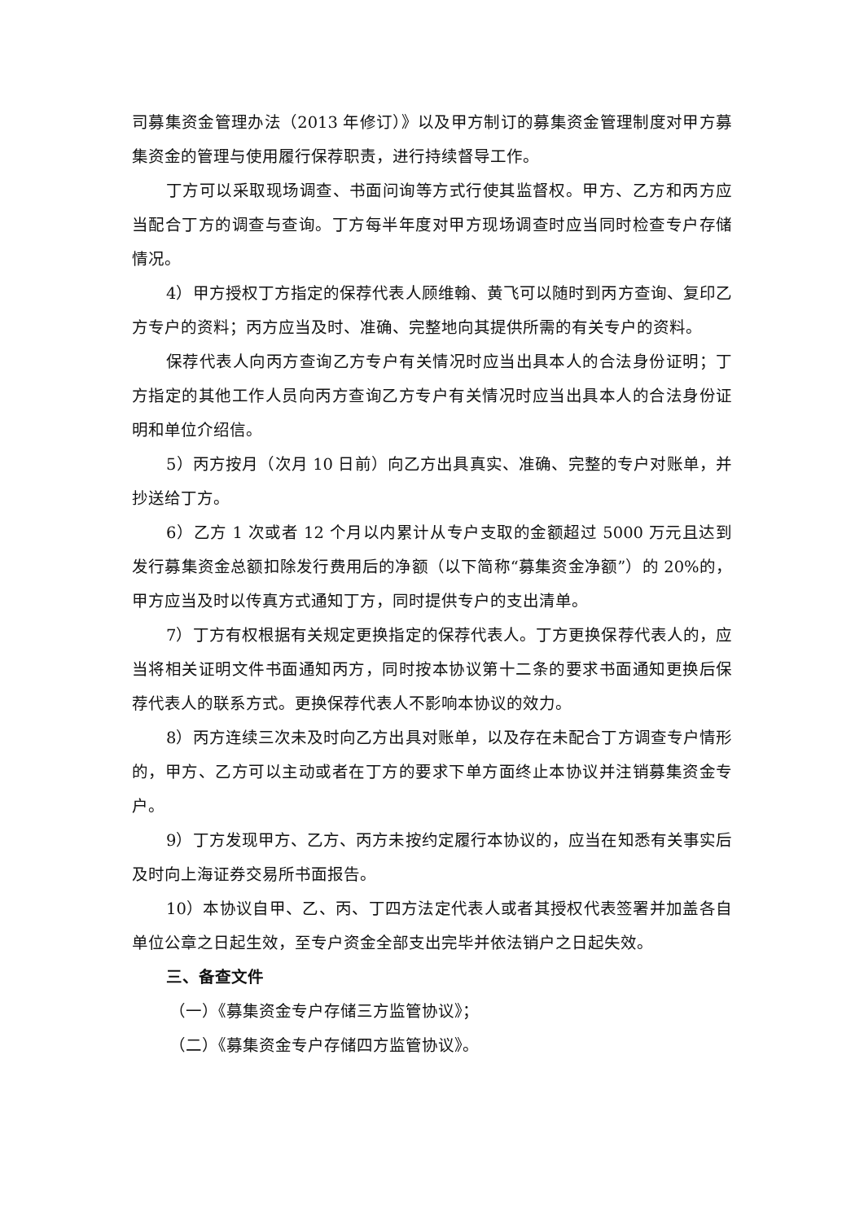司募集资金管理办法（2013 年修订）》以及甲方制订的募集资金管理制度对甲方募集资金的管理与使用履行保荐职责，进行持续督导工作。
丁方可以采取现场调查、书面问询等方式行使其监督权。甲方、乙方和丙方应当配合丁方的调查与查询。丁方每半年度对甲方现场调查时应当同时检查专户存储情况。
4）甲方授权丁方指定的保荐代表人顾维翰、黄飞可以随时到丙方查询、复印乙方专户的资料；丙方应当及时、准确、完整地向其提供所需的有关专户的资料。
保荐代表人向丙方查询乙方专户有关情况时应当出具本人的合法身份证明；丁方指定的其他工作人员向丙方查询乙方专户有关情况时应当出具本人的合法身份证明和单位介绍信。
5）丙方按月（次月 10 日前）向乙方出具真实、准确、完整的专户对账单，并抄送给丁方。
6）乙方 1 次或者 12 个月以内累计从专户支取的金额超过 5000 万元且达到发行募集资金总额扣除发行费用后的净额（以下简称“募集资金净额”）的 20%的，甲方应当及时以传真方式通知丁方，同时提供专户的支出清单。
7）丁方有权根据有关规定更换指定的保荐代表人。丁方更换保荐代表人的，应当将相关证明文件书面通知丙方，同时按本协议第十二条的要求书面通知更换后保荐代表人的联系方式。更换保荐代表人不影响本协议的效力。
8）丙方连续三次未及时向乙方出具对账单，以及存在未配合丁方调查专户情形的，甲方、乙方可以主动或者在丁方的要求下单方面终止本协议并注销募集资金专户。
9）丁方发现甲方、乙方、丙方未按约定履行本协议的，应当在知悉有关事实后及时向上海证券交易所书面报告。
10）本协议自甲、乙、丙、丁四方法定代表人或者其授权代表签署并加盖各自单位公章之日起生效，至专户资金全部支出完毕并依法销户之日起失效。
三、备查文件
（一）《募集资金专户存储三方监管协议》；
（二）《募集资金专户存储四方监管协议》。